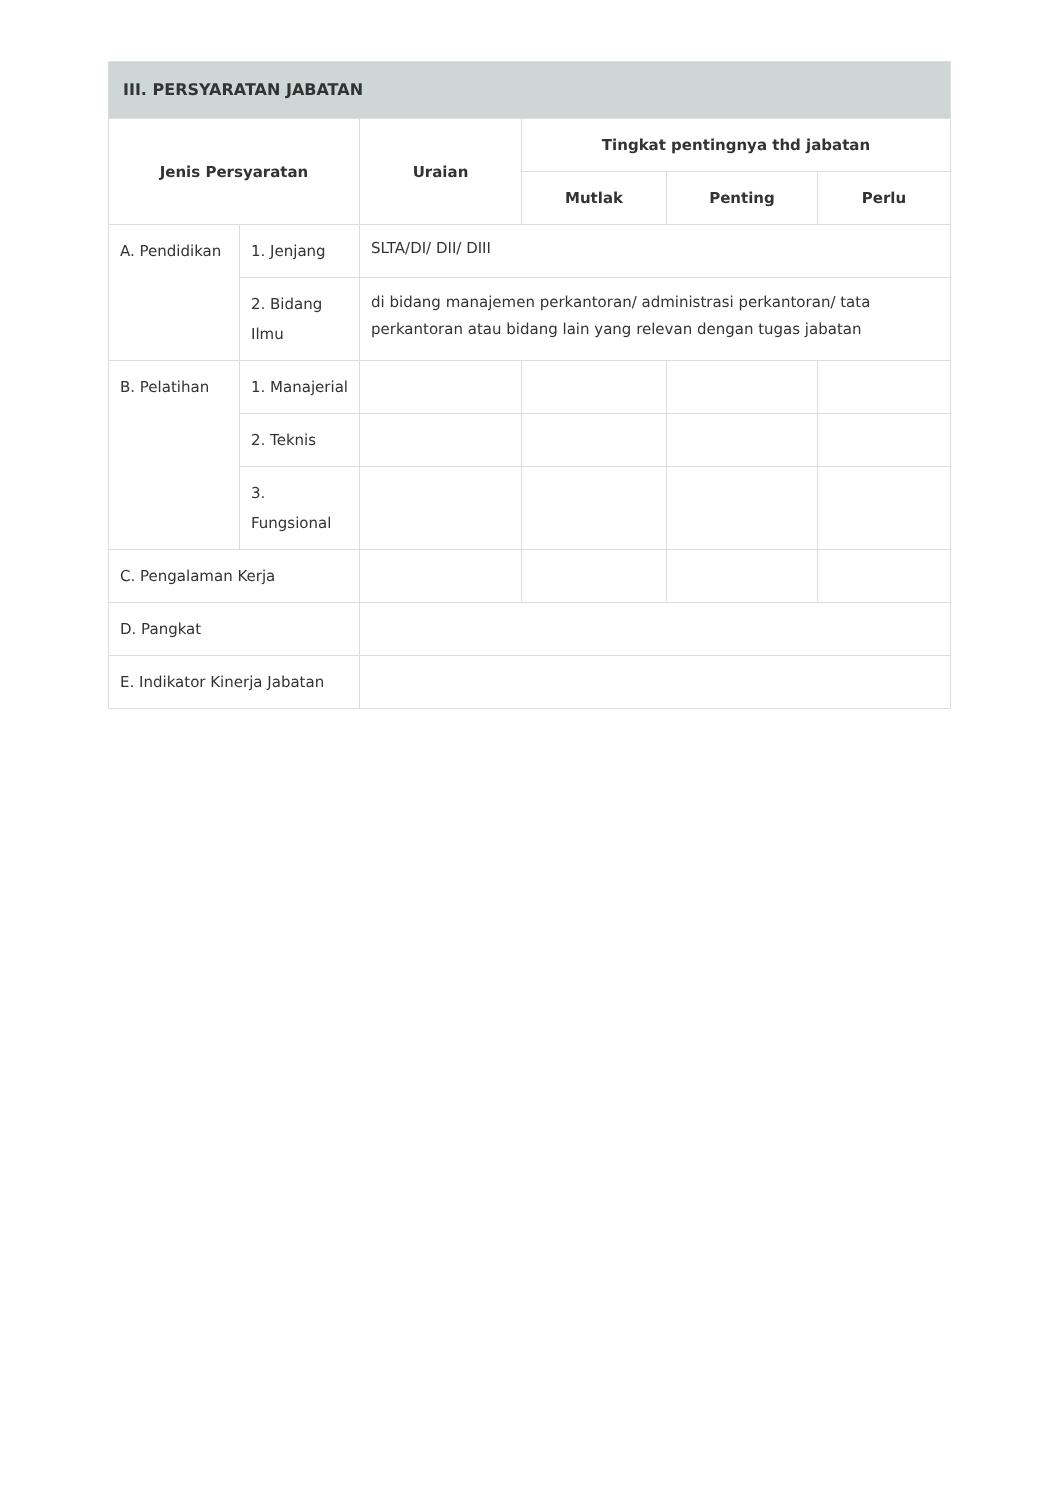| III. PERSYARATAN JABATAN | | | | | |
| --- | --- | --- | --- | --- | --- |
| Jenis Persyaratan | | Uraian | Tingkat pentingnya thd jabatan | | |
| | | | Mutlak | Penting | Perlu |
| A. Pendidikan | 1. Jenjang | SLTA/DI/ DII/ DIII | | | |
| | 2. Bidang Ilmu | di bidang manajemen perkantoran/ administrasi perkantoran/ tata perkantoran atau bidang lain yang relevan dengan tugas jabatan | | | |
| B. Pelatihan | 1. Manajerial | | | | |
| | 2. Teknis | | | | |
| | 3. Fungsional | | | | |
| C. Pengalaman Kerja | | | | | |
| D. Pangkat | | | | | |
| E. Indikator Kinerja Jabatan | | | | | |